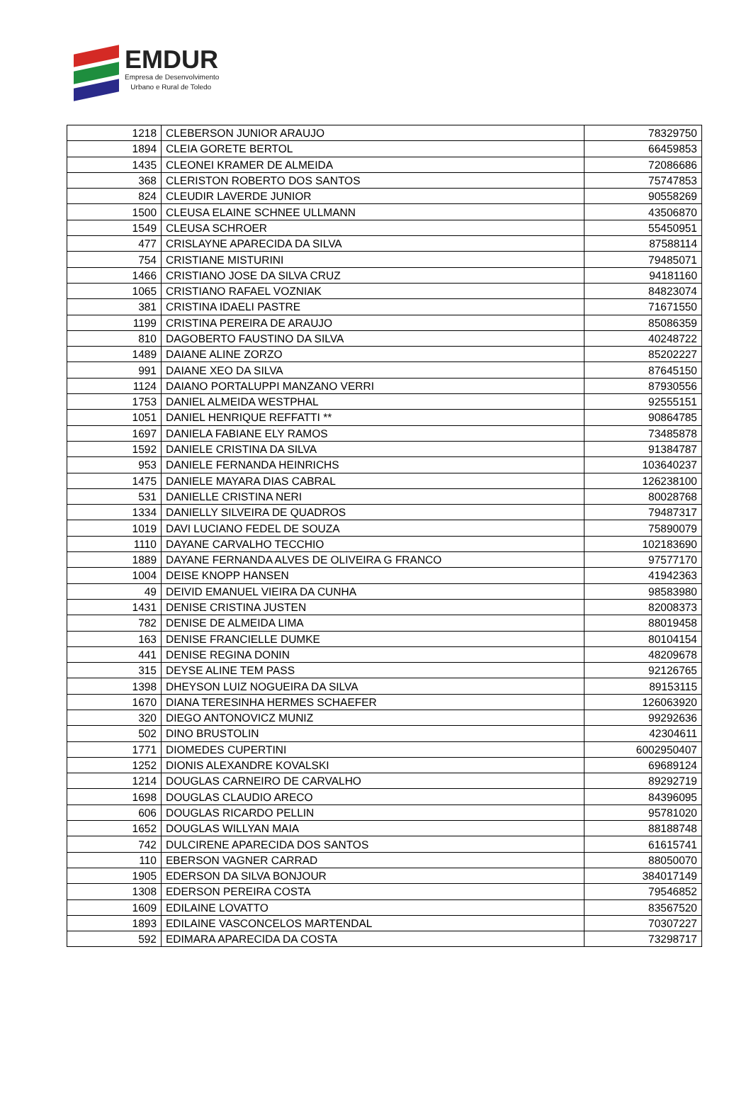EMDUR
Empresa de Desenvolvimento
Urbano e Rural de Toledo
| 1218 | CLEBERSON JUNIOR ARAUJO | 78329750 |
| 1894 | CLEIA GORETE BERTOL | 66459853 |
| 1435 | CLEONEI KRAMER DE ALMEIDA | 72086686 |
| 368 | CLERISTON ROBERTO DOS SANTOS | 75747853 |
| 824 | CLEUDIR LAVERDE JUNIOR | 90558269 |
| 1500 | CLEUSA ELAINE SCHNEE ULLMANN | 43506870 |
| 1549 | CLEUSA SCHROER | 55450951 |
| 477 | CRISLAYNE APARECIDA DA SILVA | 87588114 |
| 754 | CRISTIANE MISTURINI | 79485071 |
| 1466 | CRISTIANO JOSE DA SILVA CRUZ | 94181160 |
| 1065 | CRISTIANO RAFAEL VOZNIAK | 84823074 |
| 381 | CRISTINA IDAELI PASTRE | 71671550 |
| 1199 | CRISTINA PEREIRA DE ARAUJO | 85086359 |
| 810 | DAGOBERTO FAUSTINO DA SILVA | 40248722 |
| 1489 | DAIANE ALINE ZORZO | 85202227 |
| 991 | DAIANE XEO DA SILVA | 87645150 |
| 1124 | DAIANO PORTALUPPI MANZANO VERRI | 87930556 |
| 1753 | DANIEL ALMEIDA WESTPHAL | 92555151 |
| 1051 | DANIEL HENRIQUE REFFATTI ** | 90864785 |
| 1697 | DANIELA FABIANE ELY RAMOS | 73485878 |
| 1592 | DANIELE CRISTINA DA SILVA | 91384787 |
| 953 | DANIELE FERNANDA HEINRICHS | 103640237 |
| 1475 | DANIELE MAYARA DIAS CABRAL | 126238100 |
| 531 | DANIELLE CRISTINA NERI | 80028768 |
| 1334 | DANIELLY SILVEIRA DE QUADROS | 79487317 |
| 1019 | DAVI LUCIANO FEDEL DE SOUZA | 75890079 |
| 1110 | DAYANE CARVALHO TECCHIO | 102183690 |
| 1889 | DAYANE FERNANDA ALVES DE OLIVEIRA G FRANCO | 97577170 |
| 1004 | DEISE KNOPP HANSEN | 41942363 |
| 49 | DEIVID EMANUEL VIEIRA DA CUNHA | 98583980 |
| 1431 | DENISE CRISTINA JUSTEN | 82008373 |
| 782 | DENISE DE ALMEIDA LIMA | 88019458 |
| 163 | DENISE FRANCIELLE DUMKE | 80104154 |
| 441 | DENISE REGINA DONIN | 48209678 |
| 315 | DEYSE ALINE TEM PASS | 92126765 |
| 1398 | DHEYSON LUIZ NOGUEIRA DA SILVA | 89153115 |
| 1670 | DIANA TERESINHA HERMES SCHAEFER | 126063920 |
| 320 | DIEGO ANTONOVICZ MUNIZ | 99292636 |
| 502 | DINO BRUSTOLIN | 42304611 |
| 1771 | DIOMEDES CUPERTINI | 6002950407 |
| 1252 | DIONIS ALEXANDRE KOVALSKI | 69689124 |
| 1214 | DOUGLAS CARNEIRO DE CARVALHO | 89292719 |
| 1698 | DOUGLAS CLAUDIO ARECO | 84396095 |
| 606 | DOUGLAS RICARDO PELLIN | 95781020 |
| 1652 | DOUGLAS WILLYAN MAIA | 88188748 |
| 742 | DULCIRENE APARECIDA DOS SANTOS | 61615741 |
| 110 | EBERSON VAGNER CARRAD | 88050070 |
| 1905 | EDERSON DA SILVA BONJOUR | 384017149 |
| 1308 | EDERSON PEREIRA COSTA | 79546852 |
| 1609 | EDILAINE LOVATTO | 83567520 |
| 1893 | EDILAINE VASCONCELOS MARTENDAL | 70307227 |
| 592 | EDIMARA APARECIDA DA COSTA | 73298717 |